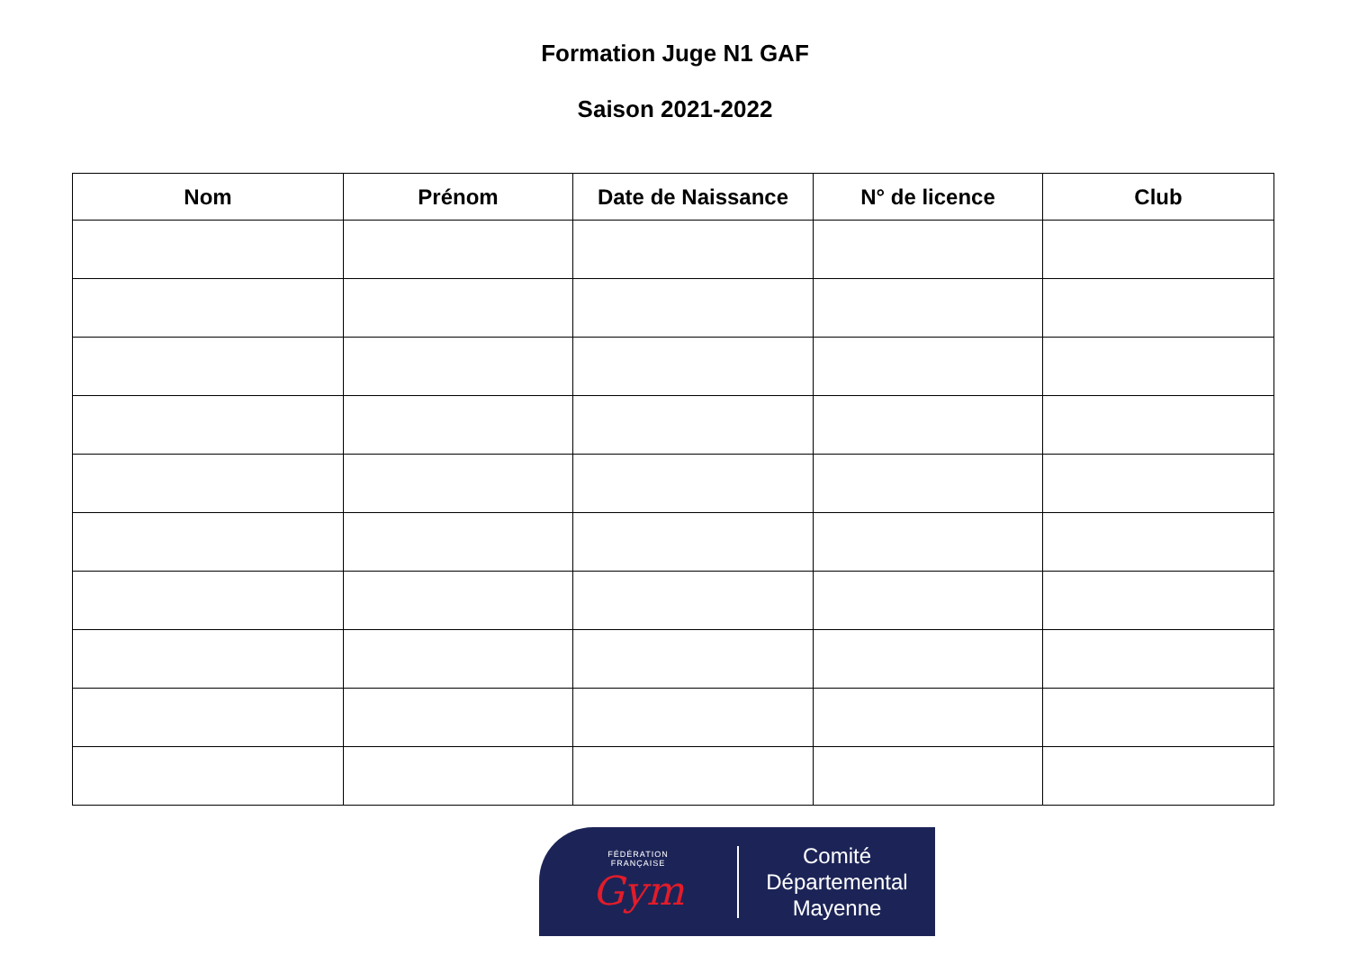Formation Juge N1 GAF
Saison 2021-2022
| Nom | Prénom | Date de Naissance | N° de licence | Club |
| --- | --- | --- | --- | --- |
FÉDÉRATION
FRANÇAISE
Gym
Comité
Départemental
Mayenne